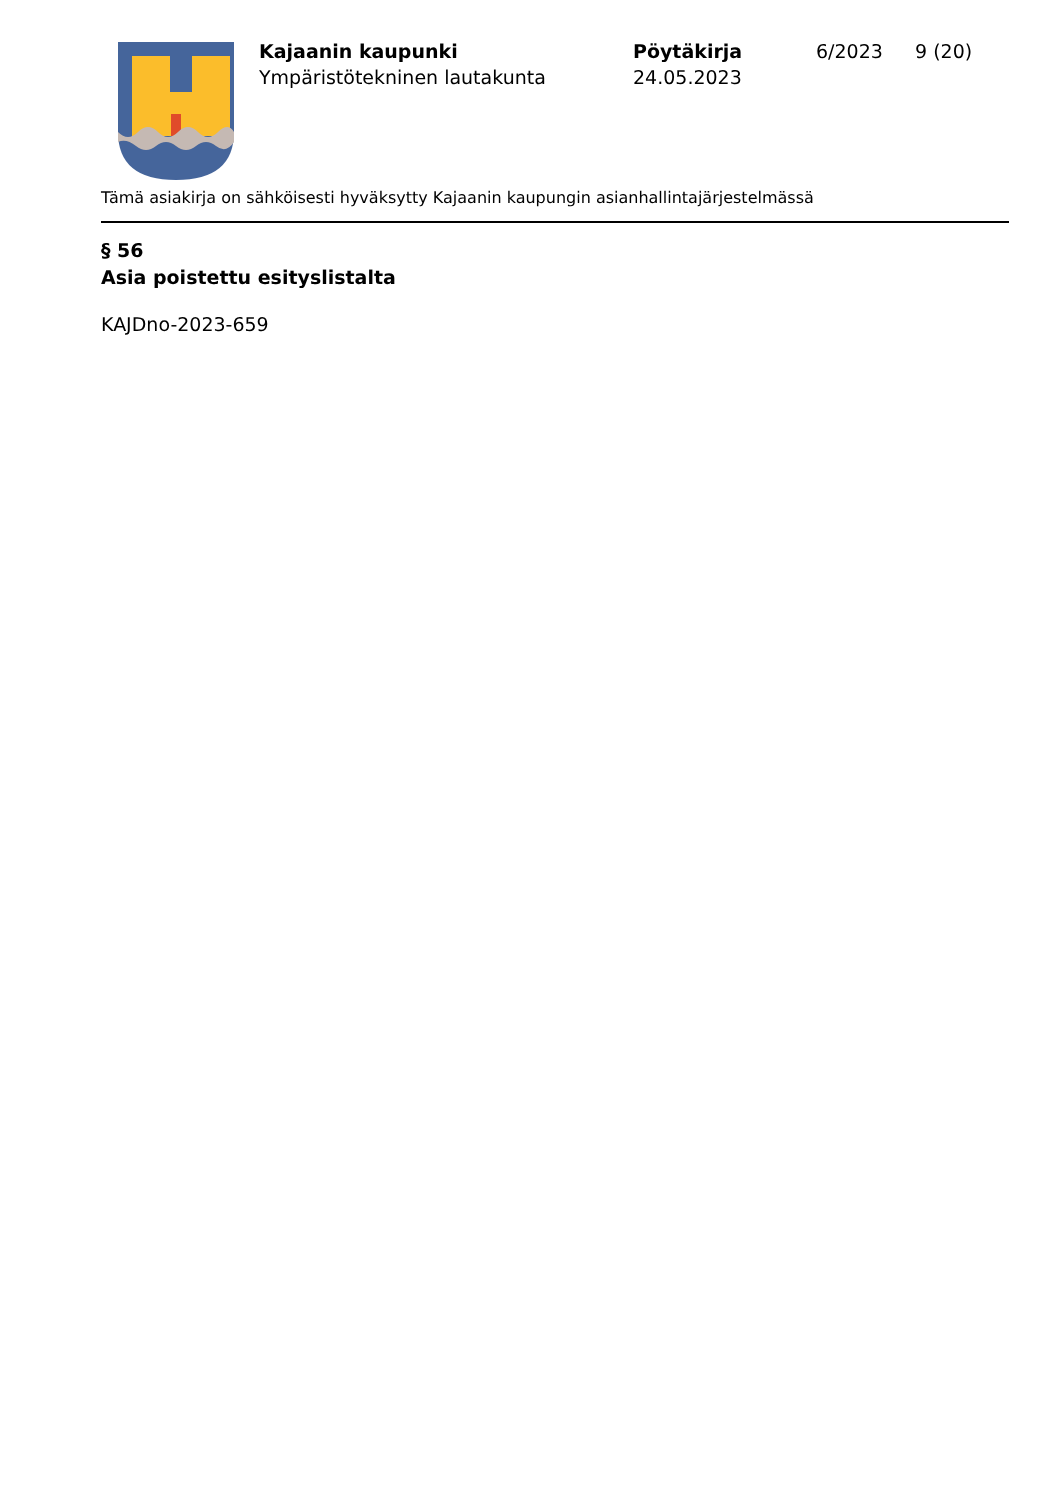Kajaanin kaupunki
Ympäristötekninen lautakunta
Pöytäkirja
24.05.2023
6/2023 9 (20)
Tämä asiakirja on sähköisesti hyväksytty Kajaanin kaupungin asianhallintajärjestelmässä
§ 56
Asia poistettu esityslistalta
KAJDno-2023-659